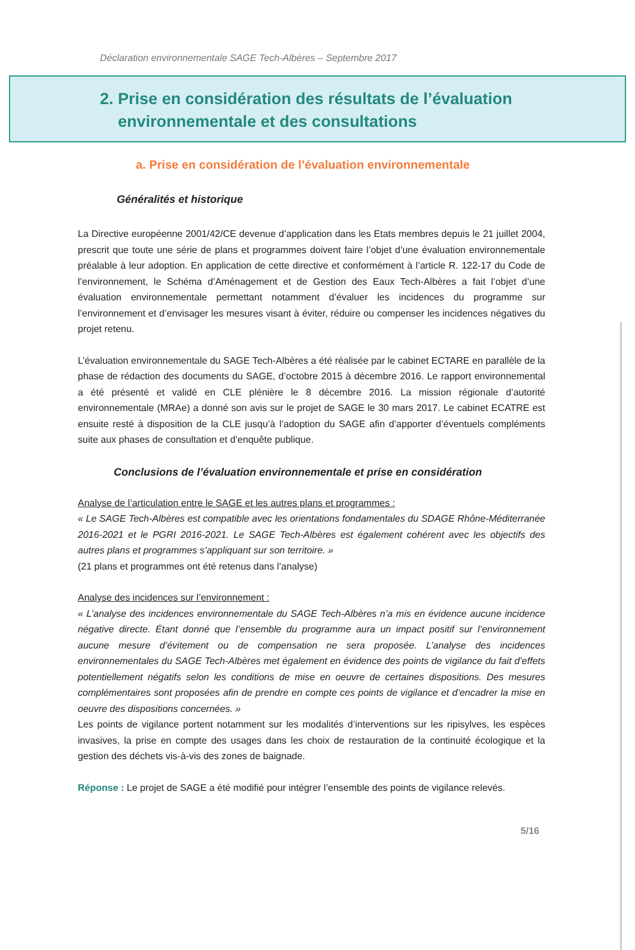Déclaration environnementale SAGE Tech-Albères – Septembre 2017
2. Prise en considération des résultats de l’évaluation
environnementale et des consultations
a. Prise en considération de l’évaluation environnementale
Généralités et historique
La Directive européenne 2001/42/CE devenue d’application dans les Etats membres depuis le 21 juillet 2004, prescrit que toute une série de plans et programmes doivent faire l’objet d’une évaluation environnementale préalable à leur adoption. En application de cette directive et conformément à l’article R. 122-17 du Code de l’environnement, le Schéma d’Aménagement et de Gestion des Eaux Tech-Albères a fait l’objet d’une évaluation environnementale permettant notamment d’évaluer les incidences du programme sur l’environnement et d’envisager les mesures visant à éviter, réduire ou compenser les incidences négatives du projet retenu.
L’évaluation environnementale du SAGE Tech-Albères a été réalisée par le cabinet ECTARE en parallèle de la phase de rédaction des documents du SAGE, d’octobre 2015 à décembre 2016. Le rapport environnemental a été présenté et validé en CLE plénière le 8 décembre 2016. La mission régionale d’autorité environnementale (MRAe) a donné son avis sur le projet de SAGE le 30 mars 2017. Le cabinet ECATRE est ensuite resté à disposition de la CLE jusqu’à l’adoption du SAGE afin d’apporter d’éventuels compléments suite aux phases de consultation et d’enquête publique.
Conclusions de l’évaluation environnementale et prise en considération
Analyse de l’articulation entre le SAGE et les autres plans et programmes :
« Le SAGE Tech-Albères est compatible avec les orientations fondamentales du SDAGE Rhône-Méditerranée 2016-2021 et le PGRI 2016-2021. Le SAGE Tech-Albères est également cohérent avec les objectifs des autres plans et programmes s’appliquant sur son territoire. »
(21 plans et programmes ont été retenus dans l’analyse)
Analyse des incidences sur l’environnement :
« L’analyse des incidences environnementale du SAGE Tech-Albères n’a mis en évidence aucune incidence négative directe. Étant donné que l’ensemble du programme aura un impact positif sur l’environnement aucune mesure d’évitement ou de compensation ne sera proposée. L’analyse des incidences environnementales du SAGE Tech-Albères met également en évidence des points de vigilance du fait d’effets potentiellement négatifs selon les conditions de mise en oeuvre de certaines dispositions. Des mesures complémentaires sont proposées afin de prendre en compte ces points de vigilance et d’encadrer la mise en oeuvre des dispositions concernées. »
Les points de vigilance portent notamment sur les modalités d’interventions sur les ripisylves, les espèces invasives, la prise en compte des usages dans les choix de restauration de la continuité écologique et la gestion des déchets vis-à-vis des zones de baignade.
Réponse : Le projet de SAGE a été modifié pour intégrer l’ensemble des points de vigilance relevés.
5/16